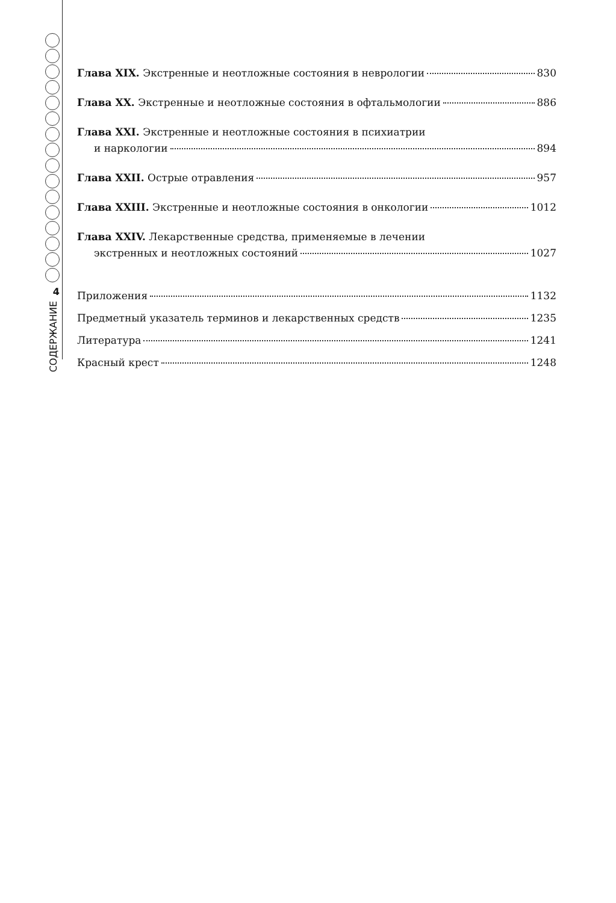4
СОДЕРЖАНИЕ
Глава XIX. Экстренные и неотложные состояния в неврологии 830
Глава XX. Экстренные и неотложные состояния в офтальмологии 886
Глава XXI. Экстренные и неотложные состояния в психиатрии
и наркологии 894
Глава XXII. Острые отравления 957
Глава XXIII. Экстренные и неотложные состояния в онкологии 1012
Глава XXIV. Лекарственные средства, применяемые в лечении
экстренных и неотложных состояний 1027
Приложения 1132
Предметный указатель терминов и лекарственных средств 1235
Литература 1241
Красный крест 1248